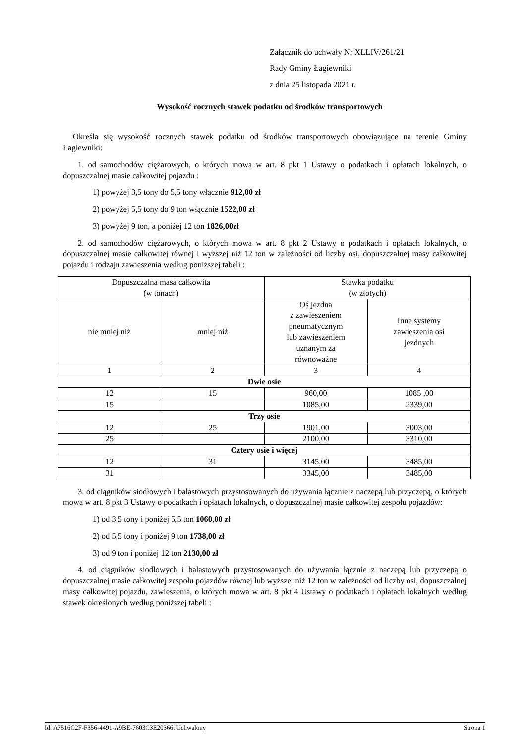Załącznik do uchwały Nr XLLIV/261/21
Rady Gminy Łagiewniki
z dnia 25 listopada 2021 r.
Wysokość rocznych stawek podatku od środków transportowych
Określa się wysokość rocznych stawek podatku od środków transportowych obowiązujące na terenie Gminy Łagiewniki:
1. od samochodów ciężarowych, o których mowa w art. 8 pkt 1 Ustawy o podatkach i opłatach lokalnych, o dopuszczalnej masie całkowitej pojazdu :
1) powyżej 3,5 tony do 5,5 tony włącznie 912,00 zł
2) powyżej 5,5 tony do 9 ton włącznie 1522,00 zł
3) powyżej 9 ton, a poniżej 12 ton 1826,00zł
2. od samochodów ciężarowych, o których mowa w art. 8 pkt 2 Ustawy o podatkach i opłatach lokalnych, o dopuszczalnej masie całkowitej równej i wyższej niż 12 ton w zależności od liczby osi, dopuszczalnej masy całkowitej pojazdu i rodzaju zawieszenia według poniższej tabeli :
| Dopuszczalna masa całkowita (w tonach) | | Stawka podatku (w złotych) | |
| --- | --- | --- | --- |
| nie mniej niż | mniej niż | Oś jezdna z zawieszeniem pneumatycznym lub zawieszeniem uznanym za równoważne | Inne systemy zawieszenia osi jezdnych |
| 1 | 2 | 3 | 4 |
| Dwie osie | | | |
| 12 | 15 | 960,00 | 1085 ,00 |
| 15 | | 1085,00 | 2339,00 |
| Trzy osie | | | |
| 12 | 25 | 1901,00 | 3003,00 |
| 25 | | 2100,00 | 3310,00 |
| Cztery osie i więcej | | | |
| 12 | 31 | 3145,00 | 3485,00 |
| 31 | | 3345,00 | 3485,00 |
3. od ciągników siodłowych i balastowych przystosowanych do używania łącznie z naczepą lub przyczepą, o których mowa w art. 8 pkt 3 Ustawy o podatkach i opłatach lokalnych, o dopuszczalnej masie całkowitej zespołu pojazdów:
1) od 3,5 tony i poniżej 5,5 ton 1060,00 zł
2) od 5,5 tony i poniżej 9 ton 1738,00 zł
3) od 9 ton i poniżej 12 ton 2130,00 zł
4. od ciągników siodłowych i balastowych przystosowanych do używania łącznie z naczepą lub przyczepą o dopuszczalnej masie całkowitej zespołu pojazdów równej lub wyższej niż 12 ton w zależności od liczby osi, dopuszczalnej masy całkowitej pojazdu, zawieszenia, o których mowa w art. 8 pkt 4 Ustawy o podatkach i opłatach lokalnych według stawek określonych według poniższej tabeli :
Id: A7516C2F-F356-4491-A9BE-7603C3E20366. Uchwalony Strona 1